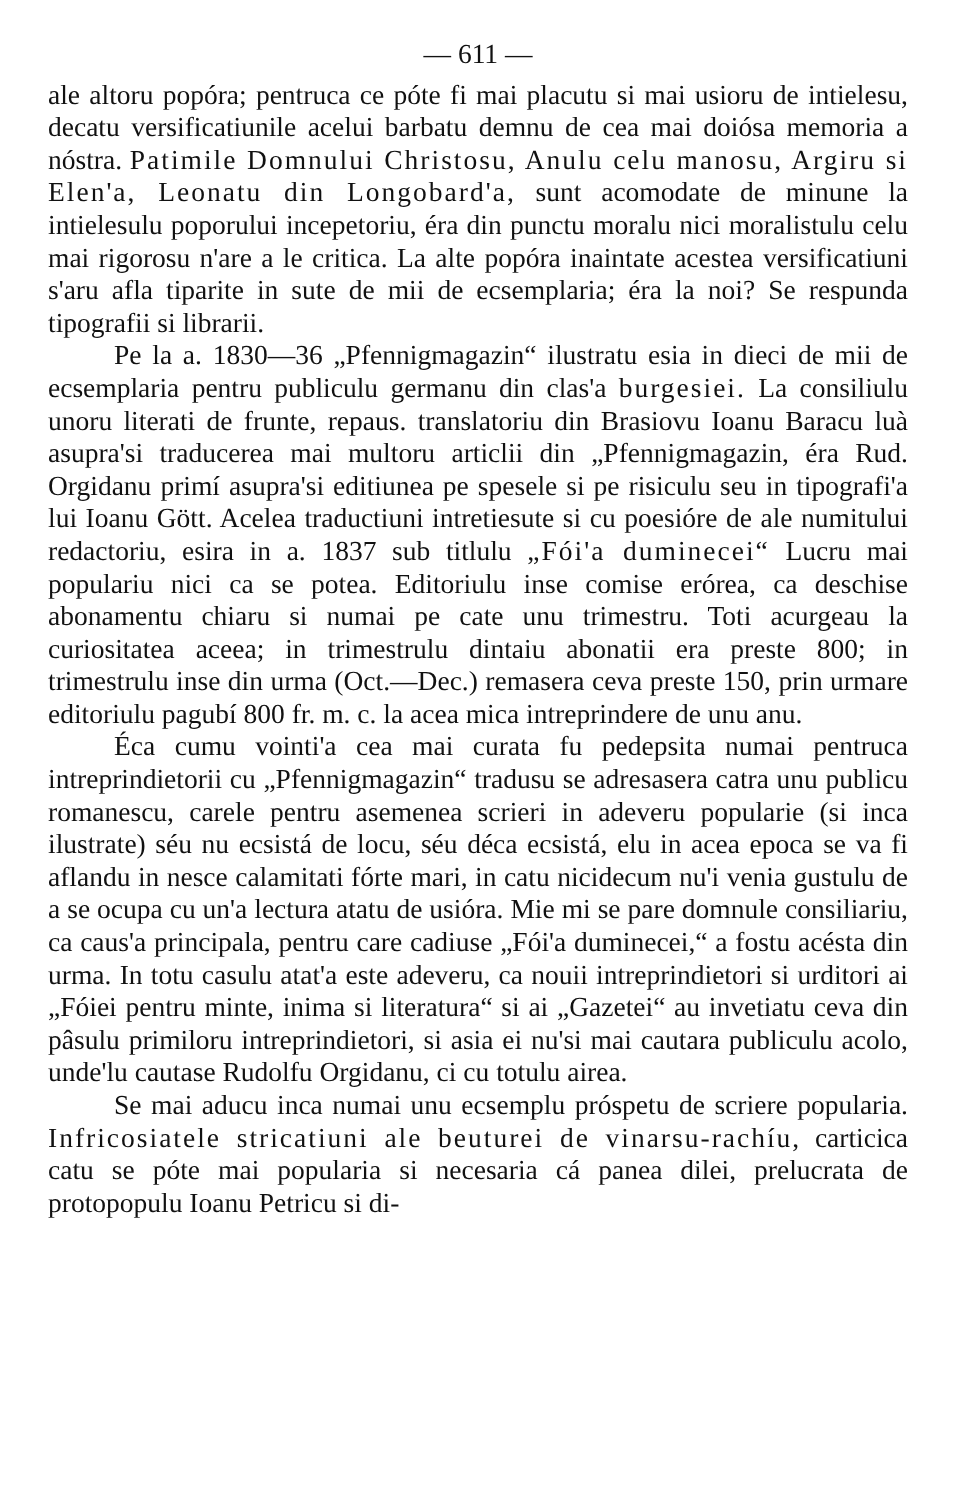— 611 —
ale altoru popóra; pentruca ce póte fi mai placutu si mai usioru de intielesu, decatu versificatiunile acelui barbatu demnu de cea mai doiósa memoria a nóstra. Patimile Domnului Christosu, Anulu celu manosu, Argiru si Elen'a, Leonatu din Longobard'a, sunt acomodate de minune la intielesulu poporului incepetoriu, éra din punctu moralu nici moralistulu celu mai rigorosu n'are a le critica. La alte popóra inaintate acestea versificatiuni s'aru afla tiparite in sute de mii de ecsemplaria; éra la noi? Se respunda tipografii si librarii.
Pe la a. 1830—36 „Pfennigmagazin“ ilustratu esia in dieci de mii de ecsemplaria pentru publiculu germanu din clas'a burgesiei. La consiliulu unoru literati de frunte, repaus. translatoriu din Brasiovu Ioanu Baracu luà asupra'si traducerea mai multoru articlii din „Pfennigmagazin, éra Rud. Orgidanu primí asupra'si editiunea pe spesele si pe risiculu seu in tipografi'a lui Ioanu Gött. Acelea traductiuni intretiesute si cu poesióre de ale numitului redactoriu, esira in a. 1837 sub titlulu „Fói'a duminecei“ Lucru mai populariu nici ca se potea. Editoriulu inse comise erórea, ca deschise abonamentu chiaru si numai pe cate unu trimestru. Toti acurgeau la curiositatea aceea; in trimestrulu dintaiu abonatii era preste 800; in trimestrulu inse din urma (Oct.—Dec.) remasera ceva preste 150, prin urmare editoriulu pagubí 800 fr. m. c. la acea mica intreprindere de unu anu.
Éca cumu vointi'a cea mai curata fu pedepsita numai pentruca intreprindietorii cu „Pfennigmagazin“ tradusu se adresasera catra unu publicu romanescu, carele pentru asemenea scrieri in adeveru popularie (si inca ilustrate) séu nu ecsistá de locu, séu déca ecsistá, elu in acea epoca se va fi aflandu in nesce calamitati fórte mari, in catu nicidecum nu'i venia gustulu de a se ocupa cu un'a lectura atatu de usióra. Mie mi se pare domnule consiliariu, ca caus'a principala, pentru care cadiuse „Fói'a duminecei,“ a fostu acésta din urma. In totu casulu atat'a este adeveru, ca nouii intreprindietori si urditori ai „Fóiei pentru minte, inima si literatura“ si ai „Gazetei“ au invetiatu ceva din pâsulu primiloru intreprindietori, si asia ei nu'si mai cautara publiculu acolo, unde'lu cautase Rudolfu Orgidanu, ci cu totulu airea.
Se mai aducu inca numai unu ecsemplu próspetu de scriere popularia. Infricosiatele stricatiuni ale beuturei de vinarsu-rachíu, carticica catu se póte mai popularia si necesaria cá panea dilei, prelucrata de protopopulu Ioanu Petricu si di-